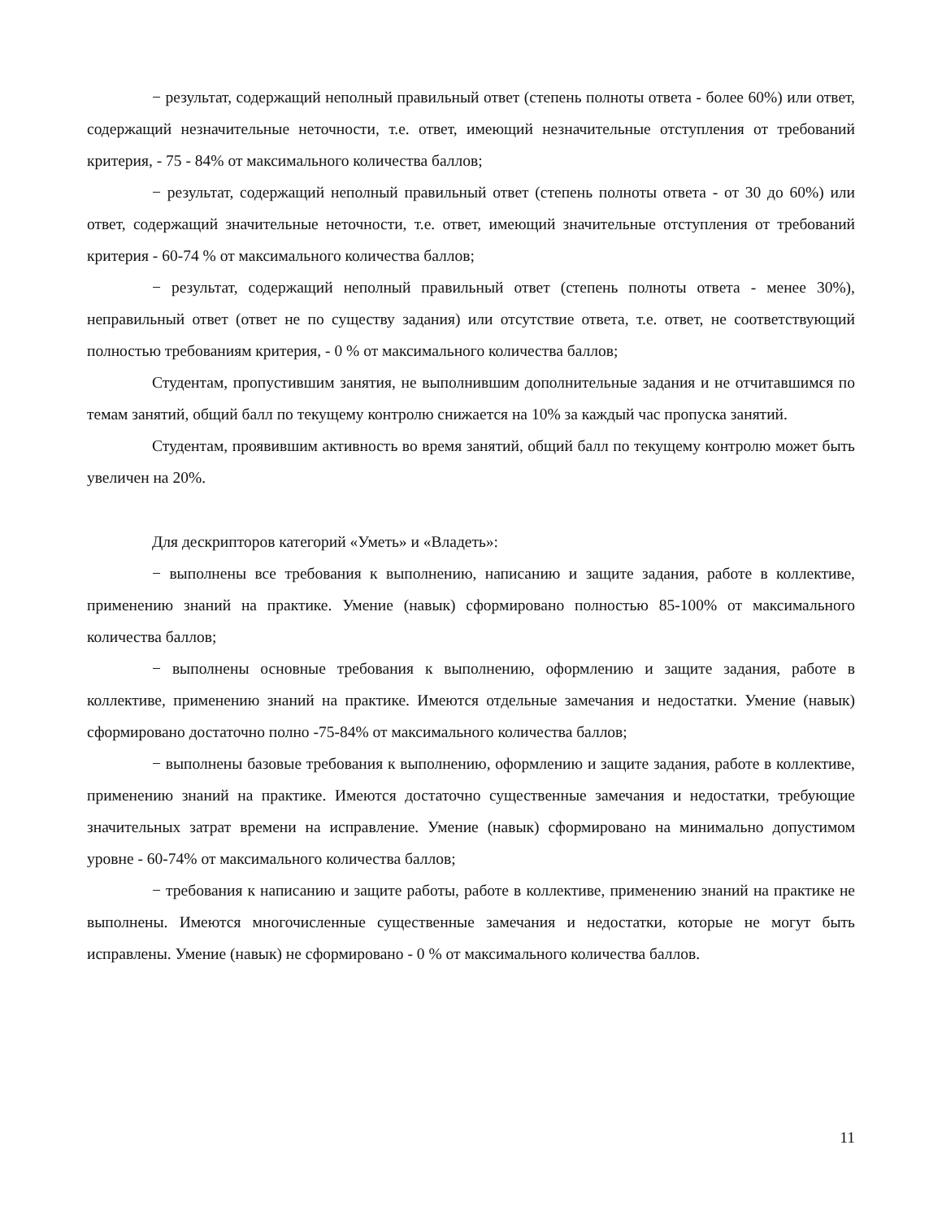− результат, содержащий неполный правильный ответ (степень полноты ответа - более 60%) или ответ, содержащий незначительные неточности, т.е. ответ, имеющий незначительные отступления от требований критерия, - 75 - 84% от максимального количества баллов;
− результат, содержащий неполный правильный ответ (степень полноты ответа - от 30 до 60%) или ответ, содержащий значительные неточности, т.е. ответ, имеющий значительные отступления от требований критерия - 60-74 % от максимального количества баллов;
− результат, содержащий неполный правильный ответ (степень полноты ответа - менее 30%), неправильный ответ (ответ не по существу задания) или отсутствие ответа, т.е. ответ, не соответствующий полностью требованиям критерия, - 0 % от максимального количества баллов;
Студентам, пропустившим занятия, не выполнившим дополнительные задания и не отчитавшимся по темам занятий, общий балл по текущему контролю снижается на 10% за каждый час пропуска занятий.
Студентам, проявившим активность во время занятий, общий балл по текущему контролю может быть увеличен на 20%.
Для дескрипторов категорий «Уметь» и «Владеть»:
− выполнены все требования к выполнению, написанию и защите задания, работе в коллективе, применению знаний на практике. Умение (навык) сформировано полностью 85-100% от максимального количества баллов;
− выполнены основные требования к выполнению, оформлению и защите задания, работе в коллективе, применению знаний на практике. Имеются отдельные замечания и недостатки. Умение (навык) сформировано достаточно полно -75-84% от максимального количества баллов;
− выполнены базовые требования к выполнению, оформлению и защите задания, работе в коллективе, применению знаний на практике. Имеются достаточно существенные замечания и недостатки, требующие значительных затрат времени на исправление. Умение (навык) сформировано на минимально допустимом уровне - 60-74% от максимального количества баллов;
− требования к написанию и защите работы, работе в коллективе, применению знаний на практике не выполнены. Имеются многочисленные существенные замечания и недостатки, которые не могут быть исправлены. Умение (навык) не сформировано - 0 % от максимального количества баллов.
11